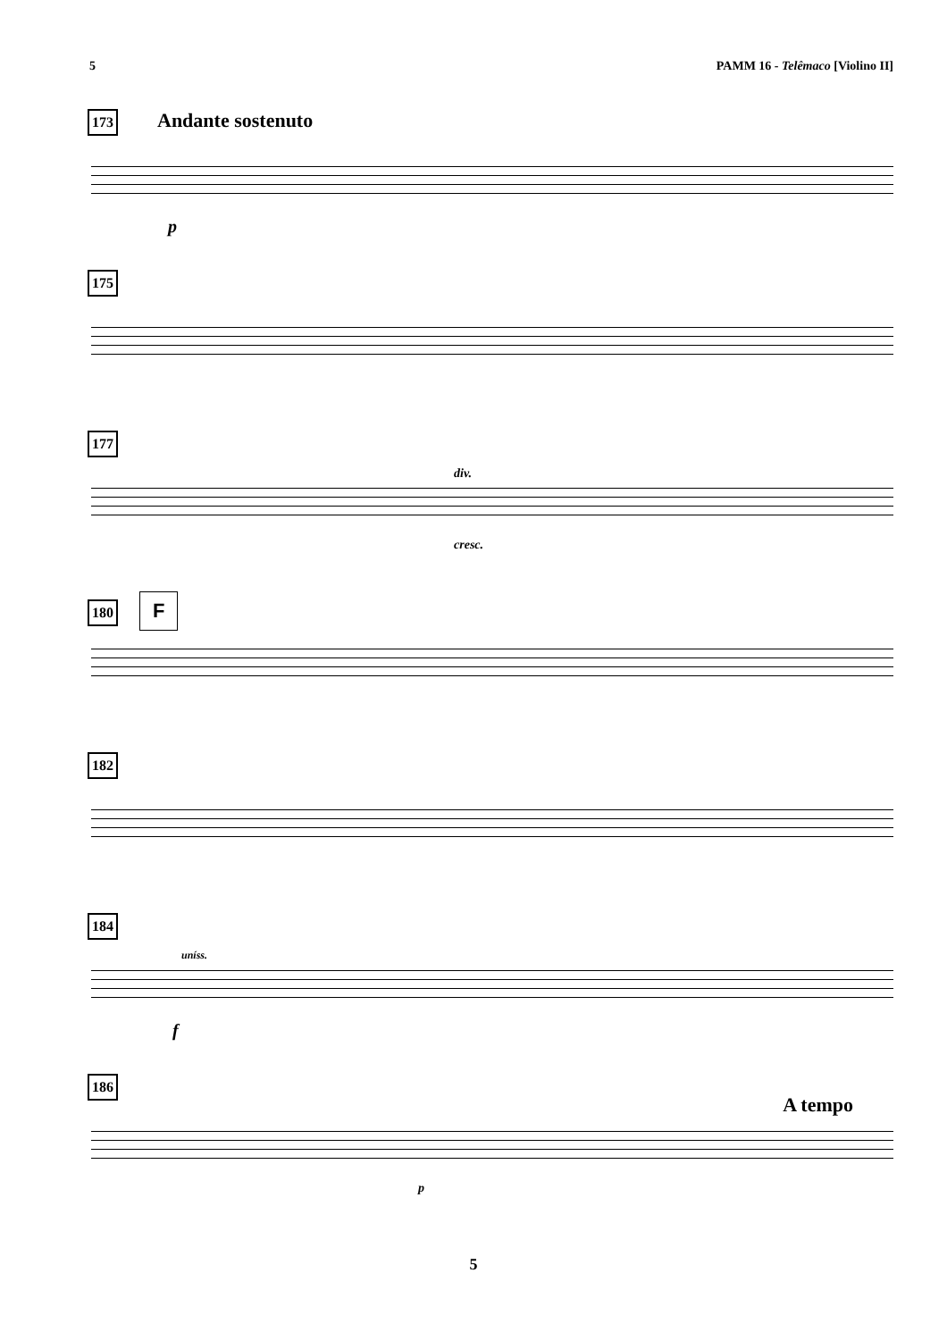5 PAMM 16 - Telêmaco [Violino II]
173 Andante sostenuto
p
175
177
div.
cresc.
180 F
182
184
uníss.
f
186
A tempo
p
5